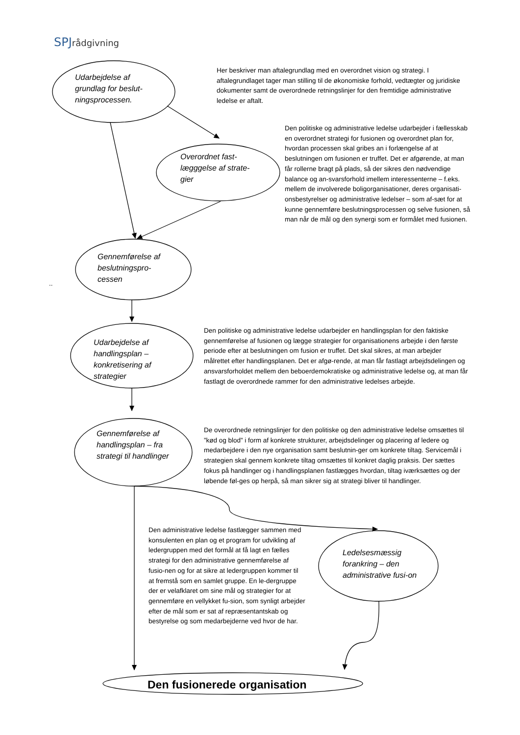SPJrådgivning
Udarbejdelse af grundlag for beslut-ningsprocessen.
Her beskriver man aftalegrundlag med en overordnet vision og strategi. I aftalegrundlaget tager man stilling til de økonomiske forhold, vedtægter og juridiske dokumenter samt de overordnede retningslinjer for den fremtidige administrative ledelse er aftalt.
Overordnet fast-lægggelse af strate-gier
Den politiske og administrative ledelse udarbejder i fællesskab en overordnet strategi for fusionen og overordnet plan for, hvordan processen skal gribes an i forlængelse af at beslutningen om fusionen er truffet. Det er afgørende, at man får rollerne bragt på plads, så der sikres den nødvendige balance og an-svarsforhold imellem interessenterne – f.eks. mellem de involverede boligorganisationer, deres organisati-onsbestyrelser og administrative ledelser – som af-sæt for at kunne gennemføre beslutningsprocessen og selve fusionen, så man når de mål og den synergi som er formålet med fusionen.
Gennemførelse af beslutningspro-cessen
..
Udarbejdelse af handlingsplan – konkretisering af strategier
Den politiske og administrative ledelse udarbejder en handlingsplan for den faktiske gennemførelse af fusionen og lægge strategier for organisationens arbejde i den første periode efter at beslutningen om fusion er truffet. Det skal sikres, at man arbejder målrettet efter handlingsplanen. Det er afgø-rende, at man får fastlagt arbejdsdelingen og ansvarsforholdet mellem den beboerdemokratiske og administrative ledelse og, at man får fastlagt de overordnede rammer for den administrative ledelses arbejde.
Gennemførelse af handlingsplan – fra strategi til handlinger
De overordnede retningslinjer for den politiske og den administrative ledelse omsættes til ”kød og blod” i form af konkrete strukturer, arbejdsdelinger og placering af ledere og medarbejdere i den nye organisation samt beslutnin-ger om konkrete tiltag. Servicemål i strategien skal gennem konkrete tiltag omsættes til konkret daglig praksis. Der sættes fokus på handlinger og i handlingsplanen fastlægges hvordan, tiltag iværksættes og der løbende føl-ges op herpå, så man sikrer sig at strategi bliver til handlinger.
Den administrative ledelse fastlægger sammen med konsulenten en plan og et program for udvikling af ledergruppen med det formål at få lagt en fælles strategi for den administrative gennemførelse af fusio-nen og for at sikre at ledergruppen kommer til at fremstå som en samlet gruppe. En le-dergruppe der er velafklaret om sine mål og strategier for at gennemføre en vellykket fu-sion, som synligt arbejder efter de mål som er sat af repræsentantskab og bestyrelse og som medarbejderne ved hvor de har.
Ledelsesmæssig forankring – den administrative fusi-on
Den fusionerede organisation